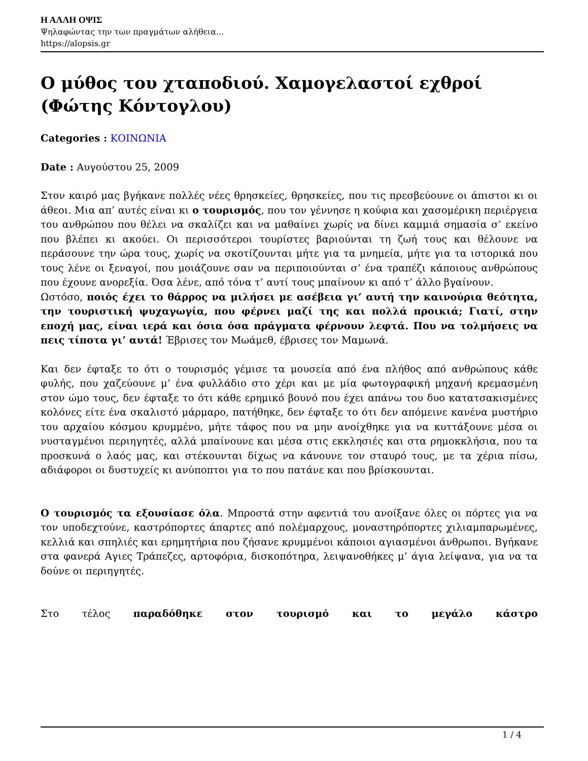Η ΑΛΛΗ ΟΨΙΣ
Ψηλαφώντας την των πραγμάτων αλήθεια...
https://alopsis.gr
Ο μύθος του χταποδιού. Χαμογελαστοί εχθροί (Φώτης Κόντογλου)
Categories : ΚΟΙΝΩΝΙΑ
Date : Αυγούστου 25, 2009
Στον καιρό μας βγήκανε πολλές νέες θρησκείες, θρησκείες, που τις πρεσβεύουνε οι άπιστοι κι οι άθεοι. Μια απ’ αυτές είναι κι ο τουρισμός, που τον γέννησε η κούφια και χασομέρικη περιέργεια του ανθρώπου που θέλει να σκαλίζει και να μαθαίνει χωρίς να δίνει καμμιά σημασία σ’ εκείνο που βλέπει κι ακούει. Οι περισσότεροι τουρίστες βαριούνται τη ζωή τους και θέλουνε να περάσουνε την ώρα τους, χωρίς να σκοτίζουνται μήτε για τα μνημεία, μήτε για τα ιστορικά που τους λένε οι ξεναγοί, που μοιάζουνε σαν να περιποιούνται σ’ ένα τραπέζι κάποιους ανθρώπους που έχουνε ανορεξία. Όσα λένε, από τόνα τ’ αυτί τους μπαίνουν κι από τ’ άλλο βγαίνουν.
Ωστόσο, ποιός έχει το θάρρος να μιλήσει με ασέβεια γι’ αυτή την καινούρια θεότητα, την τουριστική ψυχαγωγία, που φέρνει μαζί της και πολλά προικιά; Γιατί, στην εποχή μας, είναι ιερά και όσια όσα πράγματα φέρνουν λεφτά. Που να τολμήσεις να πεις τίποτα γι’ αυτά! Έβρισες τον Μωάμεθ, έβρισες τον Μαμωνά.
Και δεν έφταξε το ότι ο τουρισμός γέμισε τα μουσεία από ένα πλήθος από ανθρώπους κάθε φυλής, που χαζεύουνε μ’ ένα φυλλάδιο στο χέρι και με μία φωτογραφική μηχανή κρεμασμένη στον ώμο τους, δεν έφταξε το ότι κάθε ερημικό βουνό που έχει απάνω του δυο κατατσακισμένες κολόνες είτε ένα σκαλιστό μάρμαρο, πατήθηκε, δεν έφταξε το ότι δεν απόμεινε κανένα μυστήριο του αρχαίου κόσμου κρυμμένο, μήτε τάφος που να μην ανοίχθηκε για να κυττάξουνε μέσα οι νυσταγμένοι περιηγητές, αλλά μπαίνουνε και μέσα στις εκκλησιές και στα ρημοκκλήσια, που τα προσκυνά ο λαός μας, και στέκουνται δίχως να κάνουνε τον σταυρό τους, με τα χέρια πίσω, αδιάφοροι οι δυστυχείς κι ανύποπτοι για το που πατάνε και που βρίσκουνται.
Ο τουρισμός τα εξουσίασε όλα. Μπροστά στην αφεντιά του ανοίξανε όλες οι πόρτες για να τον υποδεχτούνε, καστρόπορτες άπαρτες από πολέμαρχους, μοναστηρόπορτες χιλιαμπαρωμένες, κελλιά και σπηλιές και ερημητήρια που ζήσανε κρυμμένοι κάποιοι αγιασμένοι άνθρωποι. Βγήκανε στα φανερά Αγιες Τράπεζες, αρτοφόρια, δισκοπότηρα, λειψανοθήκες μ’ άγια λείψανα, για να τα δούνε οι περιηγητές.
Στο τέλος παραδόθηκε στον τουρισμό και το μεγάλο κάστρο
1 / 4